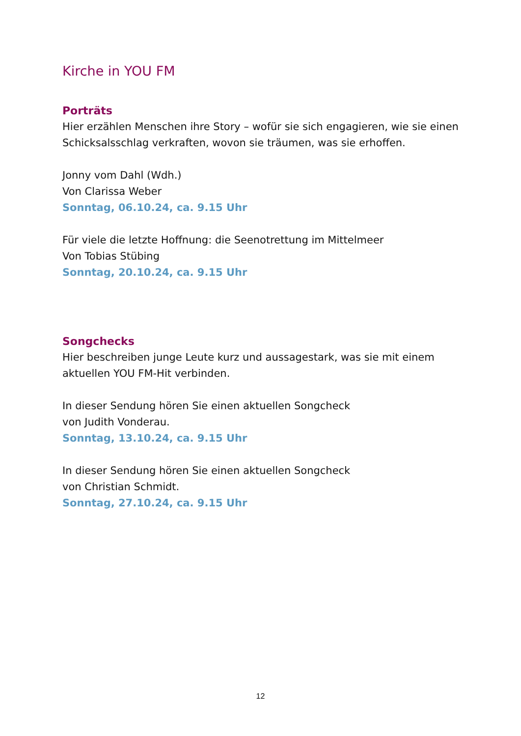Kirche in YOU FM
Porträts
Hier erzählen Menschen ihre Story – wofür sie sich engagieren, wie sie einen Schicksalsschlag verkraften, wovon sie träumen, was sie erhoffen.
Jonny vom Dahl (Wdh.)
Von Clarissa Weber
Sonntag, 06.10.24, ca. 9.15 Uhr
Für viele die letzte Hoffnung: die Seenotrettung im Mittelmeer
Von Tobias Stübing
Sonntag, 20.10.24, ca. 9.15 Uhr
Songchecks
Hier beschreiben junge Leute kurz und aussagestark, was sie mit einem aktuellen YOU FM-Hit verbinden.
In dieser Sendung hören Sie einen aktuellen Songcheck
von Judith Vonderau.
Sonntag, 13.10.24, ca. 9.15 Uhr
In dieser Sendung hören Sie einen aktuellen Songcheck
von Christian Schmidt.
Sonntag, 27.10.24, ca. 9.15 Uhr
12